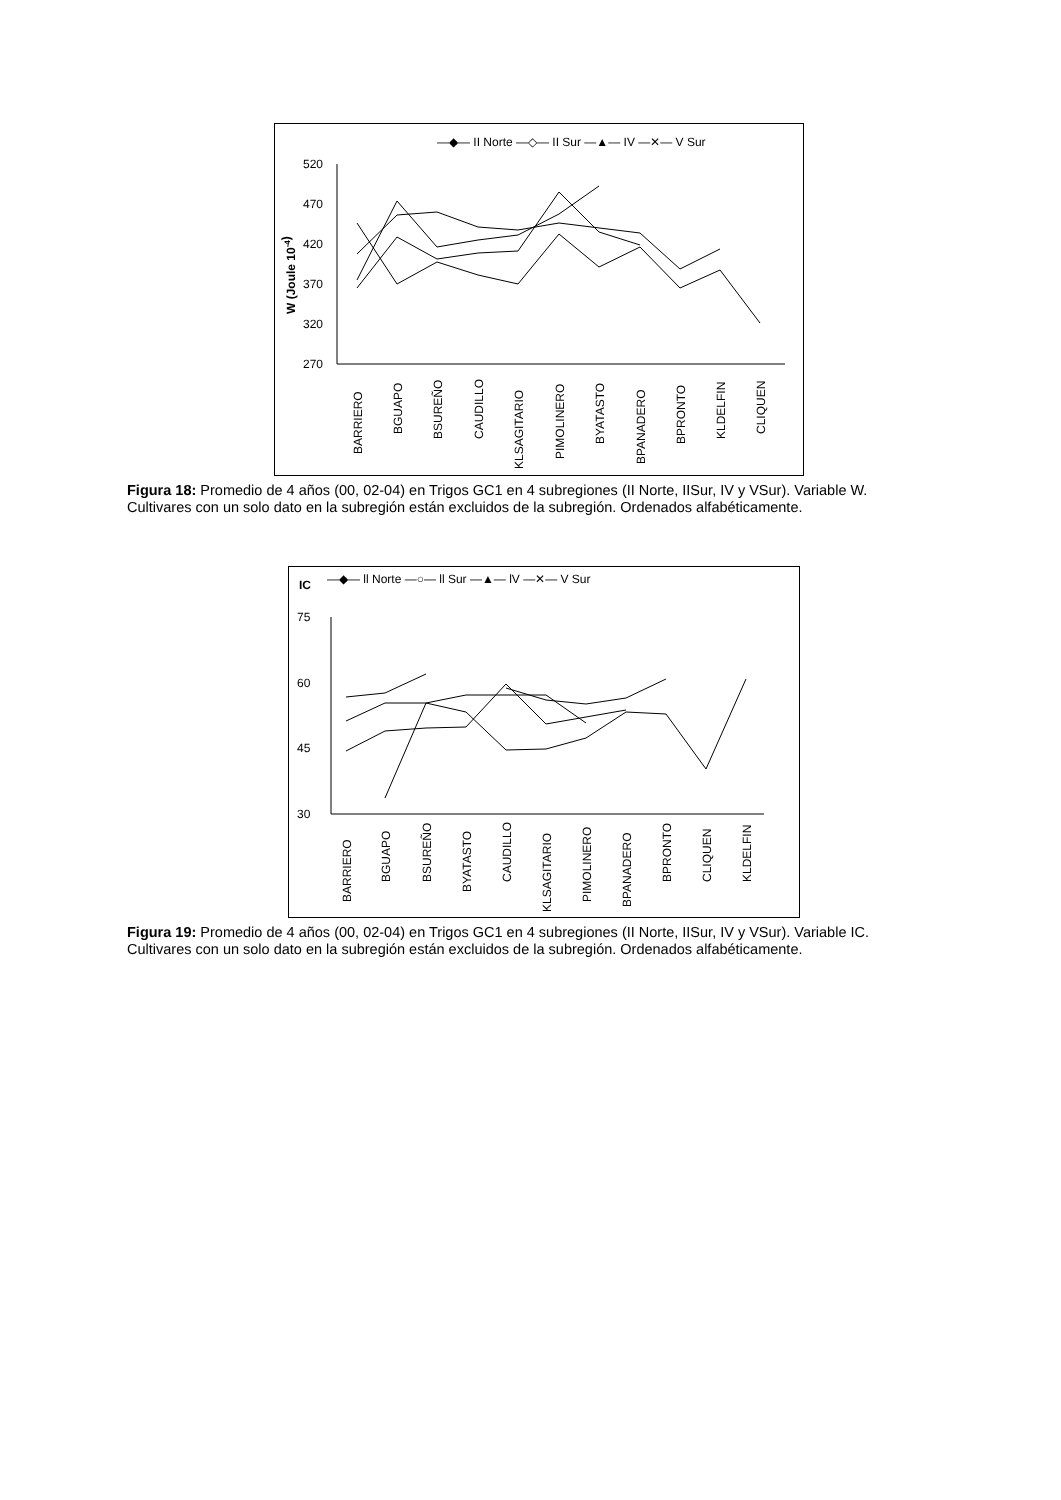—◆— II Norte —◇— II Sur —▲— IV —✕— V Sur
520
470
420
370
320
270
W (Joule 10-4)
BARRIERO
BGUAPO
BSUREÑO
CAUDILLO
KLSAGITARIO
PIMOLINERO
BYATASTO
BPANADERO
BPRONTO
KLDELFIN
CLIQUEN
Figura 18: Promedio de 4 años (00, 02-04) en Trigos GC1 en 4 subregiones (II Norte, IISur, IV y VSur). Variable W. Cultivares con un solo dato en la subregión están excluidos de la subregión. Ordenados alfabéticamente.
IC
—◆— ll Norte —○— ll Sur —▲— lV —✕— V Sur
75
60
45
30
BARRIERO
BGUAPO
BSUREÑO
BYATASTO
CAUDILLO
KLSAGITARIO
PIMOLINERO
BPANADERO
BPRONTO
CLIQUEN
KLDELFIN
Figura 19: Promedio de 4 años (00, 02-04) en Trigos GC1 en 4 subregiones (II Norte, IISur, IV y VSur). Variable IC. Cultivares con un solo dato en la subregión están excluidos de la subregión. Ordenados alfabéticamente.